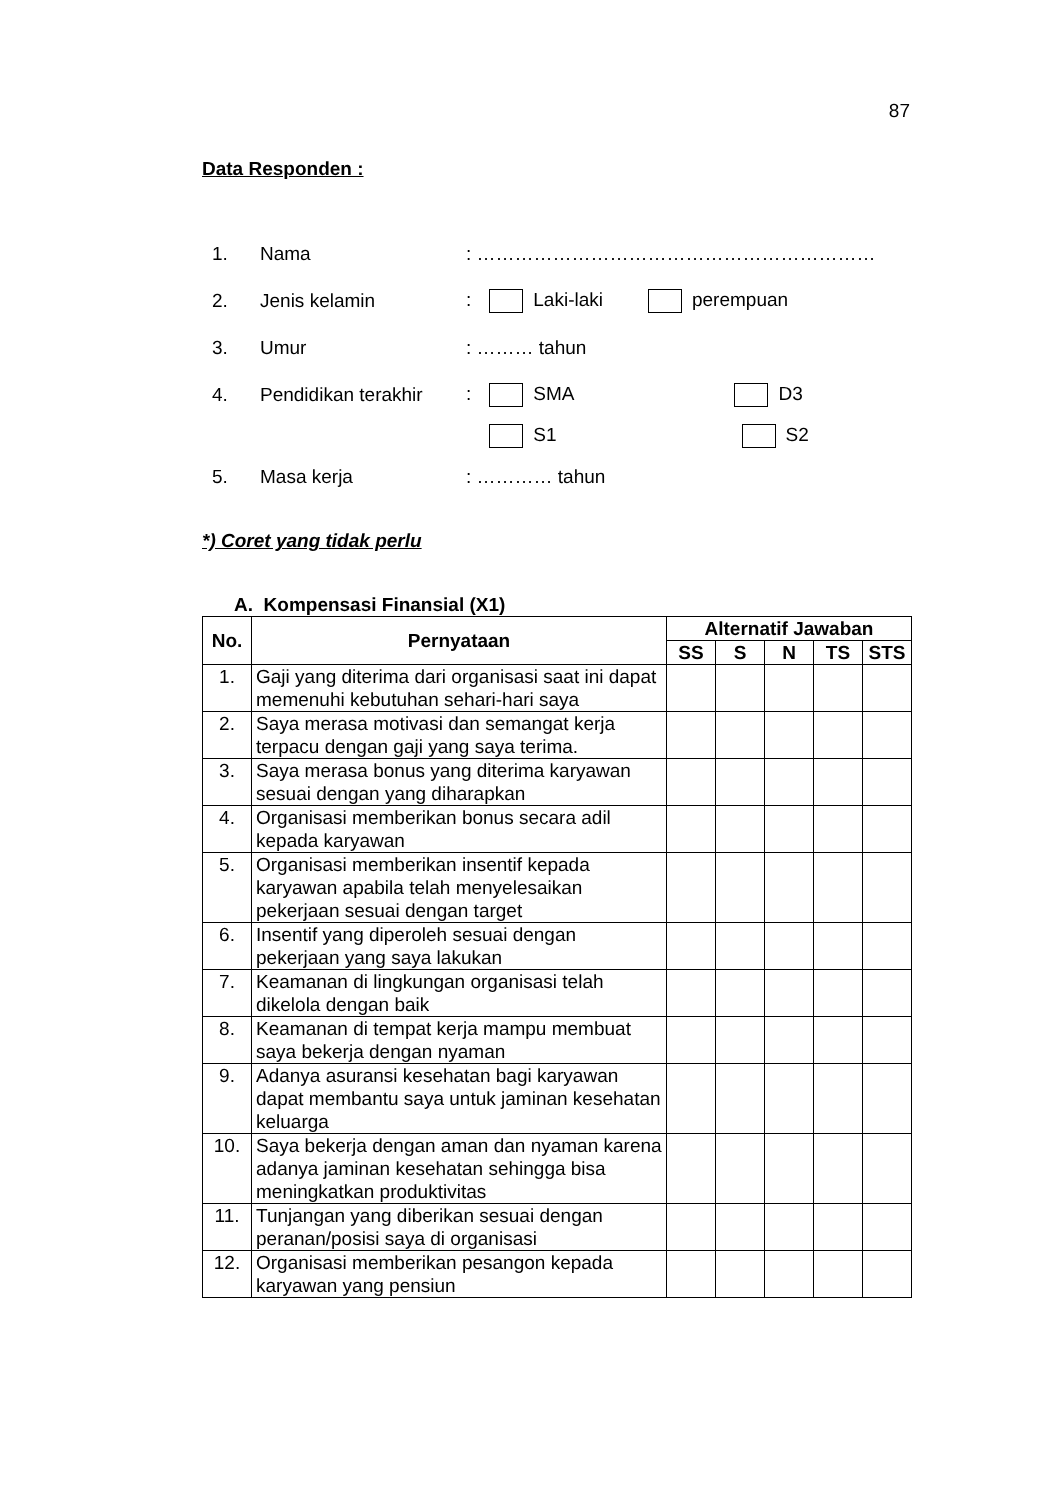87
Data Responden :
1. Nama: ………………………………………………………
2. Jenis kelamin: Laki-laki perempuan
3. Umur: ……… tahun
4. Pendidikan terakhir: SMA D3
S1 S2
5. Masa kerja: ………… tahun
*) Coret yang tidak perlu
A. Kompensasi Finansial (X1)
| No. | Pernyataan | Alternatif Jawaban | | | | |
| --- | --- | --- | --- | --- | --- | --- |
| | | SS | S | N | TS | STS |
| 1. | Gaji yang diterima dari organisasi saat ini dapat memenuhi kebutuhan sehari-hari saya | | | | | |
| 2. | Saya merasa motivasi dan semangat kerja terpacu dengan gaji yang saya terima. | | | | | |
| 3. | Saya merasa bonus yang diterima karyawan sesuai dengan yang diharapkan | | | | | |
| 4. | Organisasi memberikan bonus secara adil kepada karyawan | | | | | |
| 5. | Organisasi memberikan insentif kepada karyawan apabila telah menyelesaikan pekerjaan sesuai dengan target | | | | | |
| 6. | Insentif yang diperoleh sesuai dengan pekerjaan yang saya lakukan | | | | | |
| 7. | Keamanan di lingkungan organisasi telah dikelola dengan baik | | | | | |
| 8. | Keamanan di tempat kerja mampu membuat saya bekerja dengan nyaman | | | | | |
| 9. | Adanya asuransi kesehatan bagi karyawan dapat membantu saya untuk jaminan kesehatan keluarga | | | | | |
| 10. | Saya bekerja dengan aman dan nyaman karena adanya jaminan kesehatan sehingga bisa meningkatkan produktivitas | | | | | |
| 11. | Tunjangan yang diberikan sesuai dengan peranan/posisi saya di organisasi | | | | | |
| 12. | Organisasi memberikan pesangon kepada karyawan yang pensiun | | | | | |